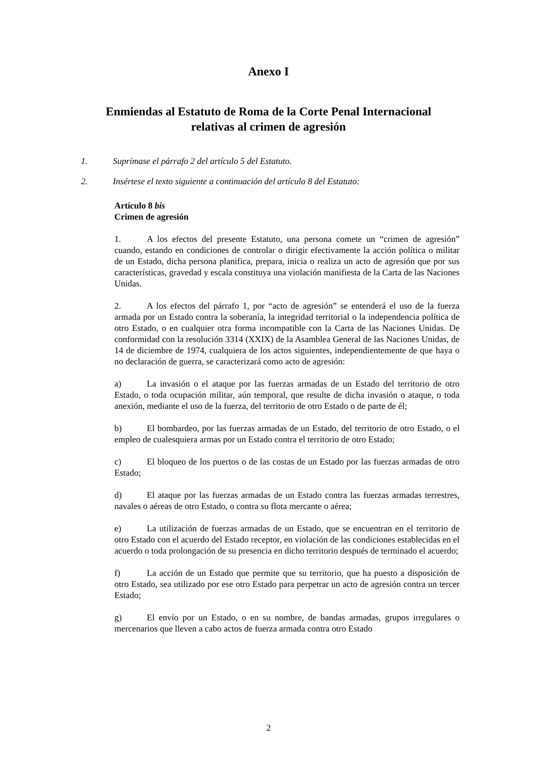Anexo I
Enmiendas al Estatuto de Roma de la Corte Penal Internacional
relativas al crimen de agresión
1. Suprímase el párrafo 2 del artículo 5 del Estatuto.
2. Insértese el texto siguiente a continuación del artículo 8 del Estatuto:
Artículo 8 bis
Crimen de agresión
1. A los efectos del presente Estatuto, una persona comete un “crimen de agresión” cuando, estando en condiciones de controlar o dirigir efectivamente la acción política o militar de un Estado, dicha persona planifica, prepara, inicia o realiza un acto de agresión que por sus características, gravedad y escala constituya una violación manifiesta de la Carta de las Naciones Unidas.
2. A los efectos del párrafo 1, por “acto de agresión” se entenderá el uso de la fuerza armada por un Estado contra la soberanía, la integridad territorial o la independencia política de otro Estado, o en cualquier otra forma incompatible con la Carta de las Naciones Unidas. De conformidad con la resolución 3314 (XXIX) de la Asamblea General de las Naciones Unidas, de 14 de diciembre de 1974, cualquiera de los actos siguientes, independientemente de que haya o no declaración de guerra, se caracterizará como acto de agresión:
a) La invasión o el ataque por las fuerzas armadas de un Estado del territorio de otro Estado, o toda ocupación militar, aún temporal, que resulte de dicha invasión o ataque, o toda anexión, mediante el uso de la fuerza, del territorio de otro Estado o de parte de él;
b) El bombardeo, por las fuerzas armadas de un Estado, del territorio de otro Estado, o el empleo de cualesquiera armas por un Estado contra el territorio de otro Estado;
c) El bloqueo de los puertos o de las costas de un Estado por las fuerzas armadas de otro Estado;
d) El ataque por las fuerzas armadas de un Estado contra las fuerzas armadas terrestres, navales o aéreas de otro Estado, o contra su flota mercante o aérea;
e) La utilización de fuerzas armadas de un Estado, que se encuentran en el territorio de otro Estado con el acuerdo del Estado receptor, en violación de las condiciones establecidas en el acuerdo o toda prolongación de su presencia en dicho territorio después de terminado el acuerdo;
f) La acción de un Estado que permite que su territorio, que ha puesto a disposición de otro Estado, sea utilizado por ese otro Estado para perpetrar un acto de agresión contra un tercer Estado;
g) El envío por un Estado, o en su nombre, de bandas armadas, grupos irregulares o mercenarios que lleven a cabo actos de fuerza armada contra otro Estado
2